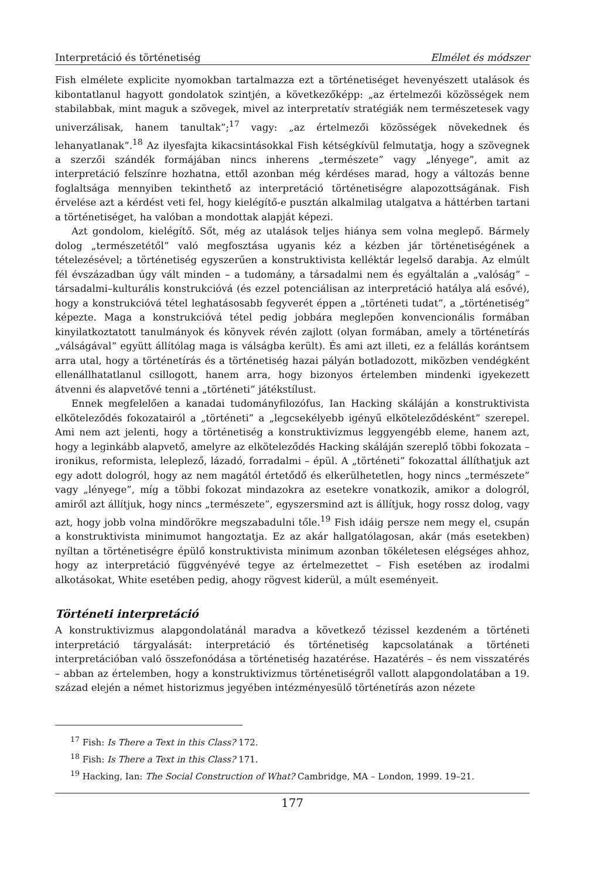Interpretáció és történetiség Elmélet és módszer
Fish elmélete explicite nyomokban tartalmazza ezt a történetiséget hevenyészett utalások és kibontatlanul hagyott gondolatok szintjén, a következőképp: „az értelmezői közösségek nem stabilabbak, mint maguk a szövegek, mivel az interpretatív stratégiák nem természetesek vagy univerzálisak, hanem tanultak”;<sup>17</sup> vagy: „az értelmezői közösségek növekednek és lehanyatlanak”.<sup>18</sup> Az ilyesfajta kikacsintásokkal Fish kétségkívül felmutatja, hogy a szövegnek a szerzői szándék formájában nincs inherens „természete” vagy „lényege”, amit az interpretáció felszínre hozhatna, ettől azonban még kérdéses marad, hogy a változás benne foglaltsága mennyiben tekinthető az interpretáció történetiségre alapozottságának. Fish érvelése azt a kérdést veti fel, hogy kielégítő-e pusztán alkalmilag utalgatva a háttérben tartani a történetiséget, ha valóban a mondottak alapját képezi.
Azt gondolom, kielégítő. Sőt, még az utalások teljes hiánya sem volna meglepő. Bármely dolog „természetétől” való megfosztása ugyanis kéz a kézben jár történetiségének a tételezésével; a történetiség egyszerűen a konstruktivista kelléktár legelső darabja. Az elmúlt fél évszázadban úgy vált minden – a tudomány, a társadalmi nem és egyáltalán a „valóság” – társadalmi–kulturális konstrukcióvá (és ezzel potenciálisan az interpretáció hatálya alá esővé), hogy a konstrukcióvá tétel leghatásosabb fegyverét éppen a „történeti tudat”, a „történetiség” képezte. Maga a konstrukcióvá tétel pedig jobbára meglepően konvencionális formában kinyilatkoztatott tanulmányok és könyvek révén zajlott (olyan formában, amely a történetírás „válságával” együtt állítólag maga is válságba került). És ami azt illeti, ez a felállás korántsem arra utal, hogy a történetírás és a történetiség hazai pályán botladozott, miközben vendégként ellenállhatatlanul csillogott, hanem arra, hogy bizonyos értelemben mindenki igyekezett átvenni és alapvetővé tenni a „történeti” játékstílust.
Ennek megfelelően a kanadai tudományfilozófus, Ian Hacking skáláján a konstruktivista elköteleződés fokozatairól a „történeti” a „legcsekélyebb igényű elköteleződésként” szerepel. Ami nem azt jelenti, hogy a történetiség a konstruktivizmus leggyengébb eleme, hanem azt, hogy a leginkább alapvető, amelyre az elköteleződés Hacking skáláján szereplő többi fokozata – ironikus, reformista, leleplező, lázadó, forradalmi – épül. A „történeti” fokozattal állíthatjuk azt egy adott dologról, hogy az nem magától értetődő és elkerülhetetlen, hogy nincs „természete” vagy „lényege”, míg a többi fokozat mindazokra az esetekre vonatkozik, amikor a dologról, amiről azt állítjuk, hogy nincs „természete”, egyszersmind azt is állítjuk, hogy rossz dolog, vagy azt, hogy jobb volna mindörökre megszabadulni tőle.<sup>19</sup> Fish idáig persze nem megy el, csupán a konstruktivista minimumot hangoztatja. Ez az akár hallgatólagosan, akár (más esetekben) nyíltan a történetiségre épülő konstruktivista minimum azonban tökéletesen elégséges ahhoz, hogy az interpretáció függvényévé tegye az értelmezettet – Fish esetében az irodalmi alkotásokat, White esetében pedig, ahogy rögvest kiderül, a múlt eseményeit.
Történeti interpretáció
A konstruktivizmus alapgondolatánál maradva a következő tézissel kezdeném a történeti interpretáció tárgyalását: interpretáció és történetiség kapcsolatának a történeti interpretációban való összefonódása a történetiség hazatérése. Hazatérés – és nem visszatérés – abban az értelemben, hogy a konstruktivizmus történetiségről vallott alapgondolatában a 19. század elején a német historizmus jegyében intézményesülő történetírás azon nézete
<sup>17</sup> Fish: Is There a Text in this Class? 172.
<sup>18</sup> Fish: Is There a Text in this Class? 171.
<sup>19</sup> Hacking, Ian: The Social Construction of What? Cambridge, MA – London, 1999. 19–21.
177